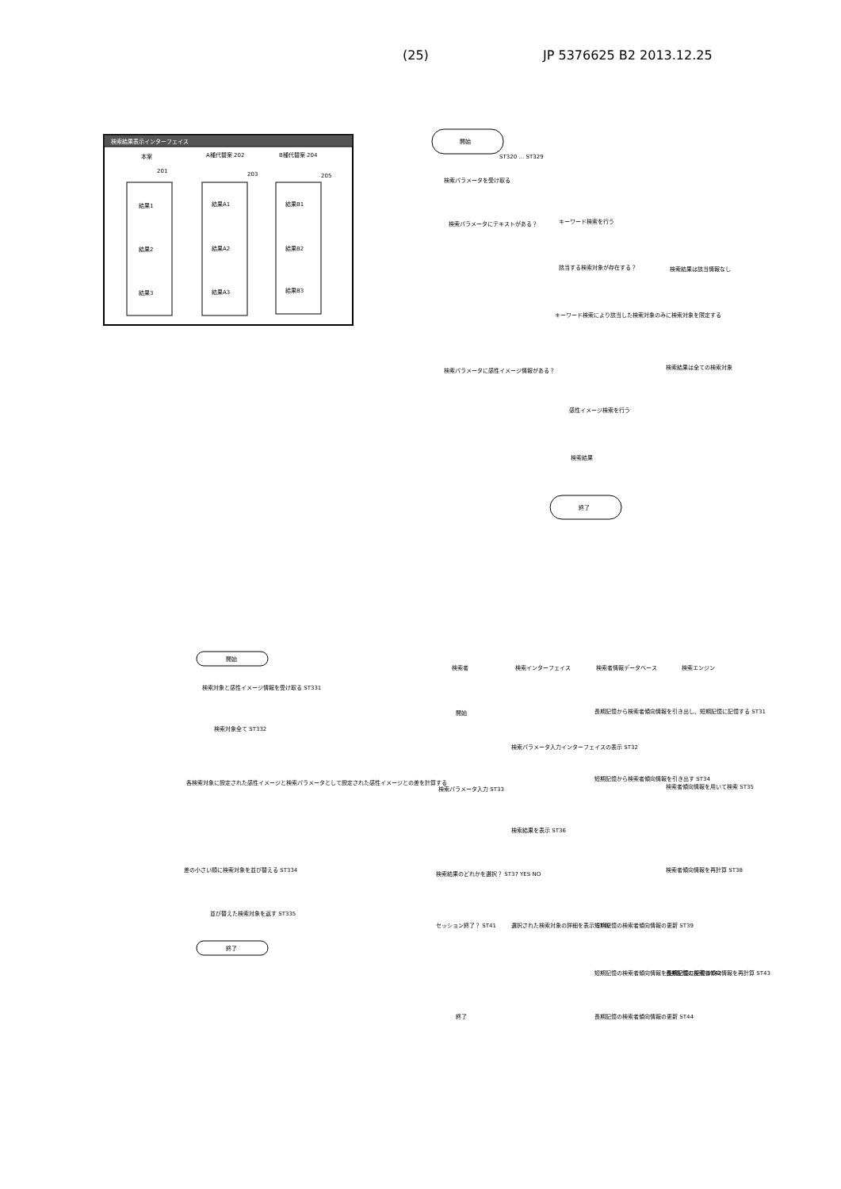(25) JP 5376625 B2 2013.12.25
検索結果表示インターフェイス
本案
A種代替案 202
B種代替案 204
201
203
205
結果1
結果2
結果3
結果A1
結果A2
結果A3
結果B1
結果B2
結果B3
開始
ST320 … ST329
検索パラメータを受け取る
検索パラメータにテキストがある？
キーワード検索を行う
該当する検索対象が存在する？
検索結果は該当情報なし
キーワード検索により該当した検索対象のみに検索対象を限定する
検索パラメータに感性イメージ情報がある？
検索結果は全ての検索対象
感性イメージ検索を行う
検索結果
終了
開始
検索対象と感性イメージ情報を受け取る ST331
検索対象全て ST332
各検索対象に設定された感性イメージと検索パラメータとして設定された感性イメージとの差を計算する
差の小さい順に検索対象を並び替える ST334
並び替えた検索対象を返す ST335
終了
検索者
検索インターフェイス
検索者情報データベース
検索エンジン
開始
長期記憶から検索者傾向情報を引き出し、短期記憶に記憶する ST31
検索パラメータ入力インターフェイスの表示 ST32
検索パラメータ入力 ST33
短期記憶から検索者傾向情報を引き出す ST34
検索者傾向情報を用いて検索 ST35
検索結果を表示 ST36
検索結果のどれかを選択？ ST37 YES NO
検索者傾向情報を再計算 ST38
選択された検索対象の詳細を表示 ST40
セッション終了？ ST41
短期記憶の検索者傾向情報の更新 ST39
短期記憶の検索者傾向情報を長期記憶に記憶 ST42
長期記憶の検索者傾向情報を再計算 ST43
終了
長期記憶の検索者傾向情報の更新 ST44